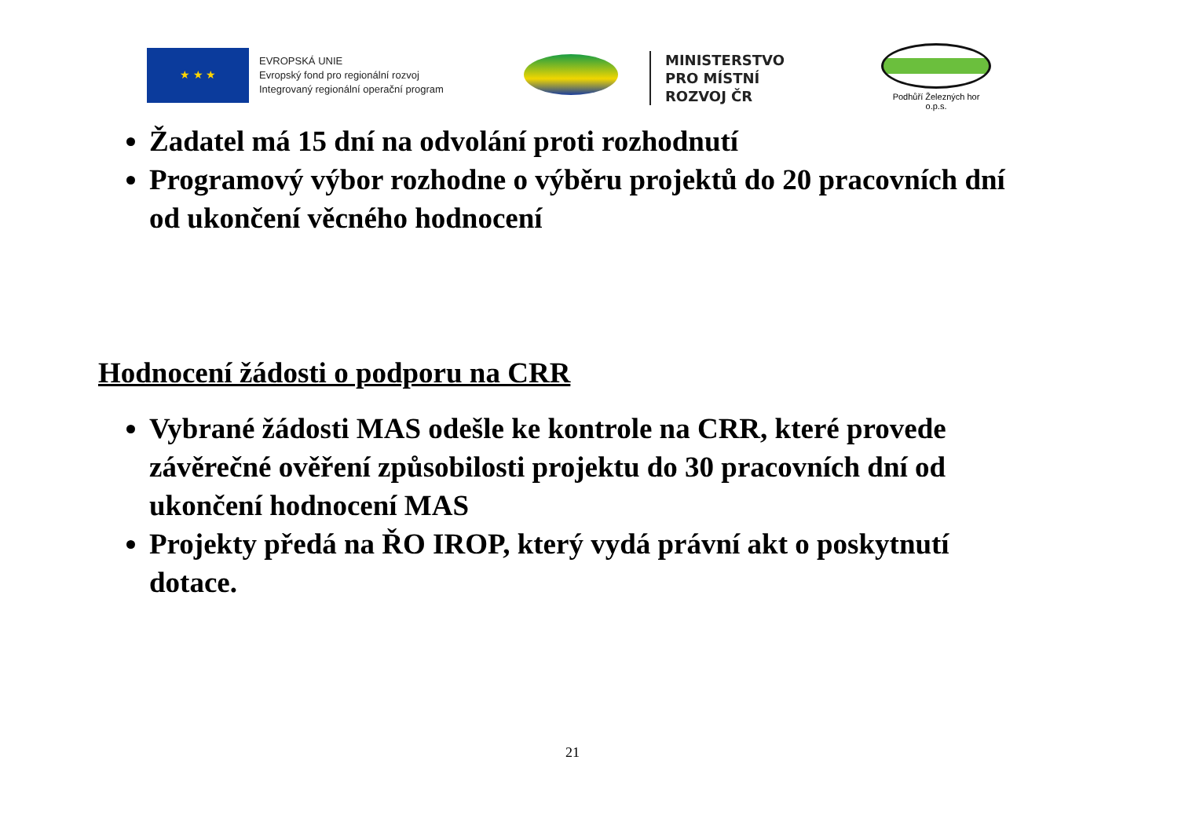★ ★ ★
EVROPSKÁ UNIE
Evropský fond pro regionální rozvoj
Integrovaný regionální operační program
MINISTERSTVO
PRO MÍSTNÍ
ROZVOJ ČR
Podhůří Železných hor o.p.s.
Žadatel má 15 dní na odvolání proti rozhodnutí
Programový výbor rozhodne o výběru projektů do 20 pracovních dní od ukončení věcného hodnocení
Hodnocení žádosti o podporu na CRR
Vybrané žádosti MAS odešle ke kontrole na CRR, které provede závěrečné ověření způsobilosti projektu do 30 pracovních dní od ukončení hodnocení MAS
Projekty předá na ŘO IROP, který vydá právní akt o poskytnutí dotace.
21